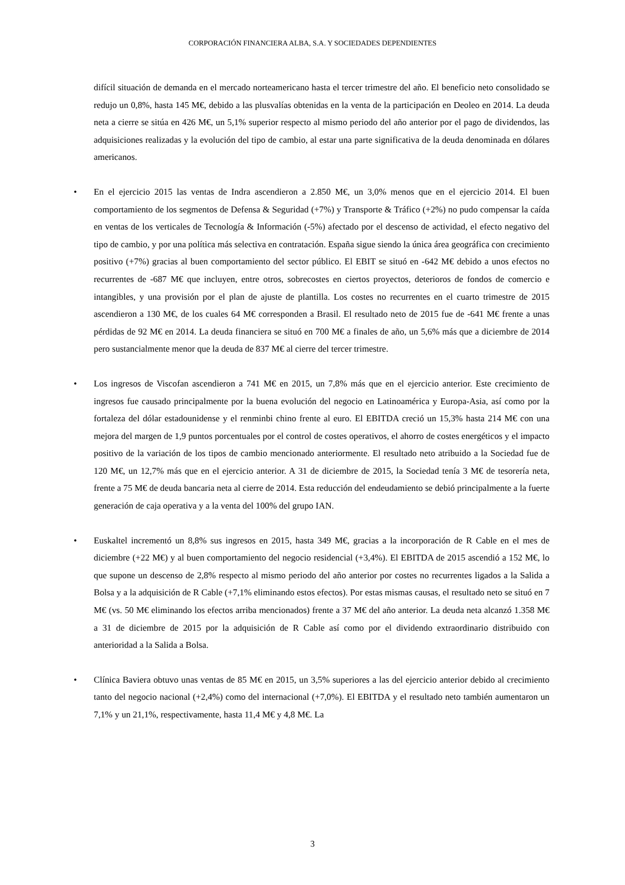CORPORACIÓN FINANCIERA ALBA, S.A. Y SOCIEDADES DEPENDIENTES
difícil situación de demanda en el mercado norteamericano hasta el tercer trimestre del año. El beneficio neto consolidado se redujo un 0,8%, hasta 145 M€, debido a las plusvalías obtenidas en la venta de la participación en Deoleo en 2014. La deuda neta a cierre se sitúa en 426 M€, un 5,1% superior respecto al mismo periodo del año anterior por el pago de dividendos, las adquisiciones realizadas y la evolución del tipo de cambio, al estar una parte significativa de la deuda denominada en dólares americanos.
• En el ejercicio 2015 las ventas de Indra ascendieron a 2.850 M€, un 3,0% menos que en el ejercicio 2014. El buen comportamiento de los segmentos de Defensa & Seguridad (+7%) y Transporte & Tráfico (+2%) no pudo compensar la caída en ventas de los verticales de Tecnología & Información (-5%) afectado por el descenso de actividad, el efecto negativo del tipo de cambio, y por una política más selectiva en contratación. España sigue siendo la única área geográfica con crecimiento positivo (+7%) gracias al buen comportamiento del sector público. El EBIT se situó en -642 M€ debido a unos efectos no recurrentes de -687 M€ que incluyen, entre otros, sobrecostes en ciertos proyectos, deterioros de fondos de comercio e intangibles, y una provisión por el plan de ajuste de plantilla. Los costes no recurrentes en el cuarto trimestre de 2015 ascendieron a 130 M€, de los cuales 64 M€ corresponden a Brasil. El resultado neto de 2015 fue de -641 M€ frente a unas pérdidas de 92 M€ en 2014. La deuda financiera se situó en 700 M€ a finales de año, un 5,6% más que a diciembre de 2014 pero sustancialmente menor que la deuda de 837 M€ al cierre del tercer trimestre.
• Los ingresos de Viscofan ascendieron a 741 M€ en 2015, un 7,8% más que en el ejercicio anterior. Este crecimiento de ingresos fue causado principalmente por la buena evolución del negocio en Latinoamérica y Europa-Asia, así como por la fortaleza del dólar estadounidense y el renminbi chino frente al euro. El EBITDA creció un 15,3% hasta 214 M€ con una mejora del margen de 1,9 puntos porcentuales por el control de costes operativos, el ahorro de costes energéticos y el impacto positivo de la variación de los tipos de cambio mencionado anteriormente. El resultado neto atribuido a la Sociedad fue de 120 M€, un 12,7% más que en el ejercicio anterior. A 31 de diciembre de 2015, la Sociedad tenía 3 M€ de tesorería neta, frente a 75 M€ de deuda bancaria neta al cierre de 2014. Esta reducción del endeudamiento se debió principalmente a la fuerte generación de caja operativa y a la venta del 100% del grupo IAN.
• Euskaltel incrementó un 8,8% sus ingresos en 2015, hasta 349 M€, gracias a la incorporación de R Cable en el mes de diciembre (+22 M€) y al buen comportamiento del negocio residencial (+3,4%). El EBITDA de 2015 ascendió a 152 M€, lo que supone un descenso de 2,8% respecto al mismo periodo del año anterior por costes no recurrentes ligados a la Salida a Bolsa y a la adquisición de R Cable (+7,1% eliminando estos efectos). Por estas mismas causas, el resultado neto se situó en 7 M€ (vs. 50 M€ eliminando los efectos arriba mencionados) frente a 37 M€ del año anterior. La deuda neta alcanzó 1.358 M€ a 31 de diciembre de 2015 por la adquisición de R Cable así como por el dividendo extraordinario distribuido con anterioridad a la Salida a Bolsa.
• Clínica Baviera obtuvo unas ventas de 85 M€ en 2015, un 3,5% superiores a las del ejercicio anterior debido al crecimiento tanto del negocio nacional (+2,4%) como del internacional (+7,0%). El EBITDA y el resultado neto también aumentaron un 7,1% y un 21,1%, respectivamente, hasta 11,4 M€ y 4,8 M€. La
3